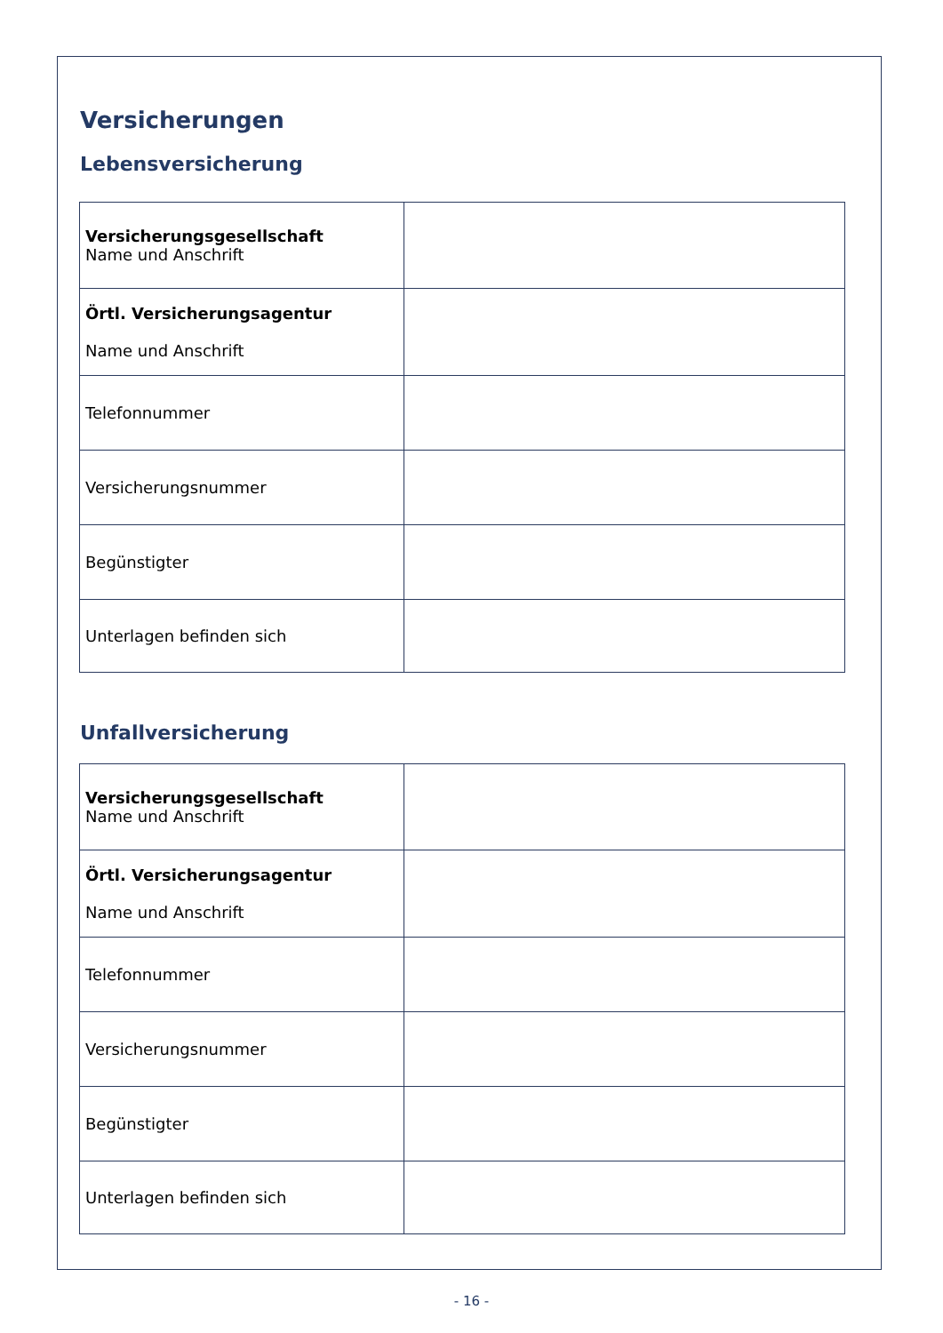Versicherungen
Lebensversicherung
| Versicherungsgesellschaft Name und Anschrift | |
| Örtl. Versicherungsagentur Name und Anschrift | |
| Telefonnummer | |
| Versicherungsnummer | |
| Begünstigter | |
| Unterlagen befinden sich | |
Unfallversicherung
| Versicherungsgesellschaft Name und Anschrift | |
| Örtl. Versicherungsagentur Name und Anschrift | |
| Telefonnummer | |
| Versicherungsnummer | |
| Begünstigter | |
| Unterlagen befinden sich | |
- 16 -